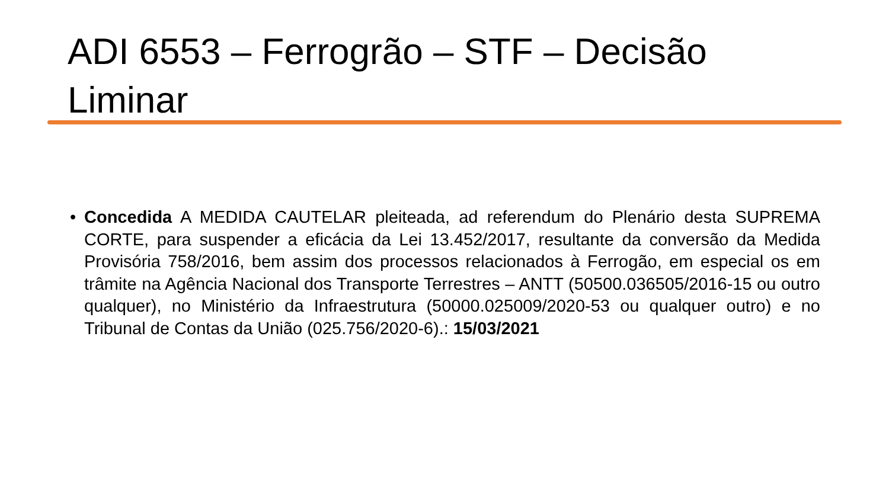ADI 6553 – Ferrogrão – STF – Decisão Liminar
• Concedida A MEDIDA CAUTELAR pleiteada, ad referendum do Plenário desta SUPREMA CORTE, para suspender a eficácia da Lei 13.452/2017, resultante da conversão da Medida Provisória 758/2016, bem assim dos processos relacionados à Ferrogão, em especial os em trâmite na Agência Nacional dos Transporte Terrestres – ANTT (50500.036505/2016-15 ou outro qualquer), no Ministério da Infraestrutura (50000.025009/2020-53 ou qualquer outro) e no Tribunal de Contas da União (025.756/2020-6).: 15/03/2021